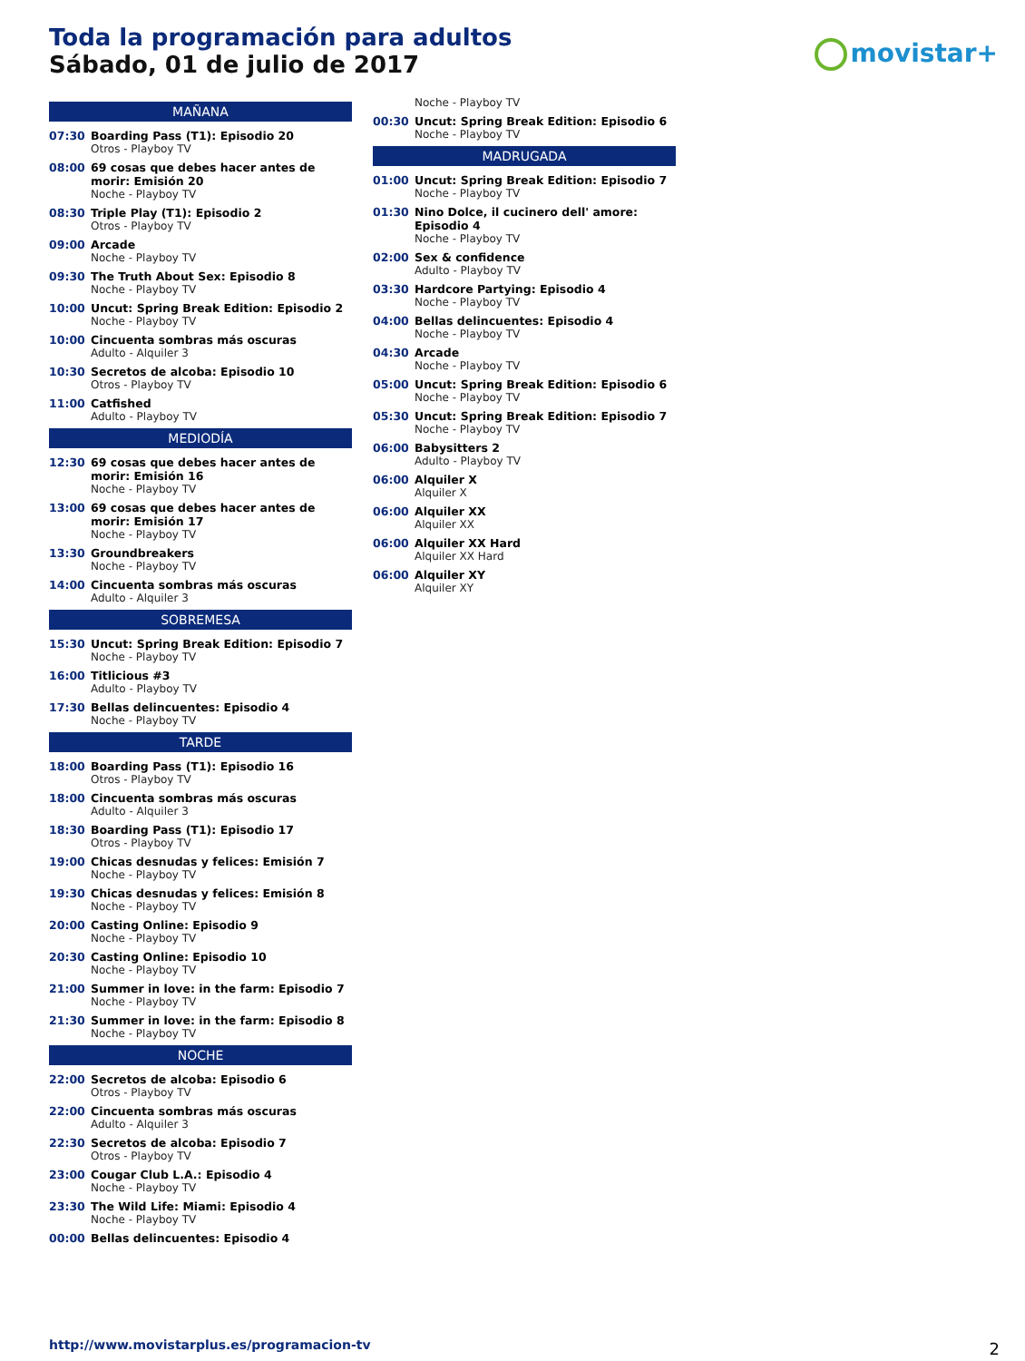Toda la programación para adultos
Sábado, 01 de julio de 2017
movistar+
MAÑANA
07:30 Boarding Pass (T1): Episodio 20
Otros - Playboy TV
08:00 69 cosas que debes hacer antes de morir: Emisión 20
Noche - Playboy TV
08:30 Triple Play (T1): Episodio 2
Otros - Playboy TV
09:00 Arcade
Noche - Playboy TV
09:30 The Truth About Sex: Episodio 8
Noche - Playboy TV
10:00 Uncut: Spring Break Edition: Episodio 2
Noche - Playboy TV
10:00 Cincuenta sombras más oscuras
Adulto - Alquiler 3
10:30 Secretos de alcoba: Episodio 10
Otros - Playboy TV
11:00 Catfished
Adulto - Playboy TV
MEDIODÍA
12:30 69 cosas que debes hacer antes de morir: Emisión 16
Noche - Playboy TV
13:00 69 cosas que debes hacer antes de morir: Emisión 17
Noche - Playboy TV
13:30 Groundbreakers
Noche - Playboy TV
14:00 Cincuenta sombras más oscuras
Adulto - Alquiler 3
SOBREMESA
15:30 Uncut: Spring Break Edition: Episodio 7
Noche - Playboy TV
16:00 Titlicious #3
Adulto - Playboy TV
17:30 Bellas delincuentes: Episodio 4
Noche - Playboy TV
TARDE
18:00 Boarding Pass (T1): Episodio 16
Otros - Playboy TV
18:00 Cincuenta sombras más oscuras
Adulto - Alquiler 3
18:30 Boarding Pass (T1): Episodio 17
Otros - Playboy TV
19:00 Chicas desnudas y felices: Emisión 7
Noche - Playboy TV
19:30 Chicas desnudas y felices: Emisión 8
Noche - Playboy TV
20:00 Casting Online: Episodio 9
Noche - Playboy TV
20:30 Casting Online: Episodio 10
Noche - Playboy TV
21:00 Summer in love: in the farm: Episodio 7
Noche - Playboy TV
21:30 Summer in love: in the farm: Episodio 8
Noche - Playboy TV
NOCHE
22:00 Secretos de alcoba: Episodio 6
Otros - Playboy TV
22:00 Cincuenta sombras más oscuras
Adulto - Alquiler 3
22:30 Secretos de alcoba: Episodio 7
Otros - Playboy TV
23:00 Cougar Club L.A.: Episodio 4
Noche - Playboy TV
23:30 The Wild Life: Miami: Episodio 4
Noche - Playboy TV
00:00 Bellas delincuentes: Episodio 4
Noche - Playboy TV
00:30 Uncut: Spring Break Edition: Episodio 6
Noche - Playboy TV
MADRUGADA
01:00 Uncut: Spring Break Edition: Episodio 7
Noche - Playboy TV
01:30 Nino Dolce, il cucinero dell' amore: Episodio 4
Noche - Playboy TV
02:00 Sex & confidence
Adulto - Playboy TV
03:30 Hardcore Partying: Episodio 4
Noche - Playboy TV
04:00 Bellas delincuentes: Episodio 4
Noche - Playboy TV
04:30 Arcade
Noche - Playboy TV
05:00 Uncut: Spring Break Edition: Episodio 6
Noche - Playboy TV
05:30 Uncut: Spring Break Edition: Episodio 7
Noche - Playboy TV
06:00 Babysitters 2
Adulto - Playboy TV
06:00 Alquiler X
Alquiler X
06:00 Alquiler XX
Alquiler XX
06:00 Alquiler XX Hard
Alquiler XX Hard
06:00 Alquiler XY
Alquiler XY
http://www.movistarplus.es/programacion-tv
2